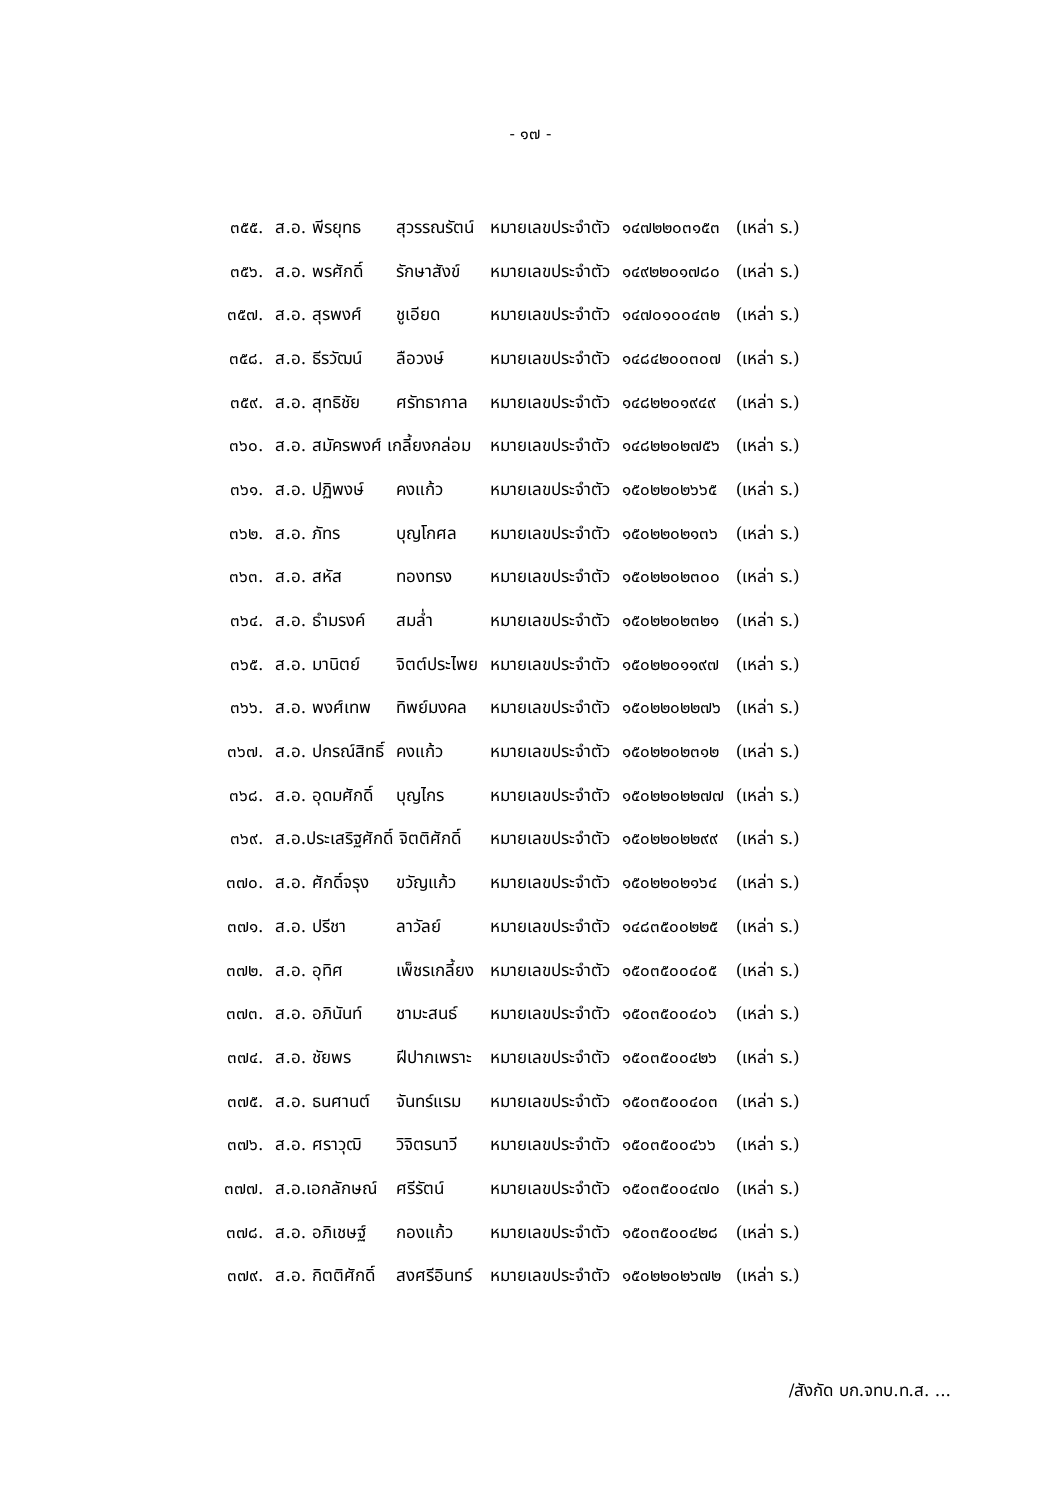- ๑๗ -
| ๓๕๕. | ส.อ. พีรยุทธ | สุวรรณรัตน์ | หมายเลขประจำตัว | ๑๔๗๒๒๐๓๑๕๓ | (เหล่า ร.) |
| ๓๕๖. | ส.อ. พรศักดิ์ | รักษาสังข์ | หมายเลขประจำตัว | ๑๔๙๒๒๐๑๗๘๐ | (เหล่า ร.) |
| ๓๕๗. | ส.อ. สุรพงศ์ | ชูเอียด | หมายเลขประจำตัว | ๑๔๗๐๑๐๐๔๓๒ | (เหล่า ร.) |
| ๓๕๘. | ส.อ. ธีรวัฒน์ | ลือวงษ์ | หมายเลขประจำตัว | ๑๔๘๔๒๐๐๓๐๗ | (เหล่า ร.) |
| ๓๕๙. | ส.อ. สุทธิชัย | ศรัทธากาล | หมายเลขประจำตัว | ๑๔๘๒๒๐๑๙๔๙ | (เหล่า ร.) |
| ๓๖๐. | ส.อ. สมัครพงศ์ เกลี้ยงกล่อม | | หมายเลขประจำตัว | ๑๔๘๒๒๐๒๗๕๖ | (เหล่า ร.) |
| ๓๖๑. | ส.อ. ปฏิพงษ์ | คงแก้ว | หมายเลขประจำตัว | ๑๕๐๒๒๐๒๖๖๕ | (เหล่า ร.) |
| ๓๖๒. | ส.อ. ภัทร | บุญโกศล | หมายเลขประจำตัว | ๑๕๐๒๒๐๒๑๓๖ | (เหล่า ร.) |
| ๓๖๓. | ส.อ. สหัส | ทองทรง | หมายเลขประจำตัว | ๑๕๐๒๒๐๒๓๐๐ | (เหล่า ร.) |
| ๓๖๔. | ส.อ. ธำมรงค์ | สมล่ำ | หมายเลขประจำตัว | ๑๕๐๒๒๐๒๓๒๑ | (เหล่า ร.) |
| ๓๖๕. | ส.อ. มานิตย์ | จิตต์ประไพย | หมายเลขประจำตัว | ๑๕๐๒๒๐๑๑๙๗ | (เหล่า ร.) |
| ๓๖๖. | ส.อ. พงศ์เทพ | ทิพย์มงคล | หมายเลขประจำตัว | ๑๕๐๒๒๐๒๒๗๖ | (เหล่า ร.) |
| ๓๖๗. | ส.อ. ปกรณ์สิทธิ์ | คงแก้ว | หมายเลขประจำตัว | ๑๕๐๒๒๐๒๓๑๒ | (เหล่า ร.) |
| ๓๖๘. | ส.อ. อุดมศักดิ์ | บุญไกร | หมายเลขประจำตัว | ๑๕๐๒๒๐๒๒๗๗ | (เหล่า ร.) |
| ๓๖๙. | ส.อ.ประเสริฐศักดิ์ จิตติศักดิ์ | | หมายเลขประจำตัว | ๑๕๐๒๒๐๒๒๙๙ | (เหล่า ร.) |
| ๓๗๐. | ส.อ. ศักดิ์จรุง | ขวัญแก้ว | หมายเลขประจำตัว | ๑๕๐๒๒๐๒๑๖๔ | (เหล่า ร.) |
| ๓๗๑. | ส.อ. ปรีชา | ลาวัลย์ | หมายเลขประจำตัว | ๑๔๘๓๕๐๐๒๒๕ | (เหล่า ร.) |
| ๓๗๒. | ส.อ. อุทิศ | เพ็ชรเกลี้ยง | หมายเลขประจำตัว | ๑๕๐๓๕๐๐๔๐๕ | (เหล่า ร.) |
| ๓๗๓. | ส.อ. อภินันท์ | ชามะสนธ์ | หมายเลขประจำตัว | ๑๕๐๓๕๐๐๔๐๖ | (เหล่า ร.) |
| ๓๗๔. | ส.อ. ชัยพร | ฝีปากเพราะ | หมายเลขประจำตัว | ๑๕๐๓๕๐๐๔๒๖ | (เหล่า ร.) |
| ๓๗๕. | ส.อ. ธนศานต์ | จันทร์แรม | หมายเลขประจำตัว | ๑๕๐๓๕๐๐๔๐๓ | (เหล่า ร.) |
| ๓๗๖. | ส.อ. ศราวุฒิ | วิจิตรนาวี | หมายเลขประจำตัว | ๑๕๐๓๕๐๐๔๖๖ | (เหล่า ร.) |
| ๓๗๗. | ส.อ.เอกลักษณ์ | ศรีรัตน์ | หมายเลขประจำตัว | ๑๕๐๓๕๐๐๔๗๐ | (เหล่า ร.) |
| ๓๗๘. | ส.อ. อภิเชษฐ์ | กองแก้ว | หมายเลขประจำตัว | ๑๕๐๓๕๐๐๔๒๘ | (เหล่า ร.) |
| ๓๗๙. | ส.อ. กิตติศักดิ์ | สงศรีอินทร์ | หมายเลขประจำตัว | ๑๕๐๒๒๐๒๖๗๒ | (เหล่า ร.) |
/สังกัด บก.จทบ.ท.ส. ...